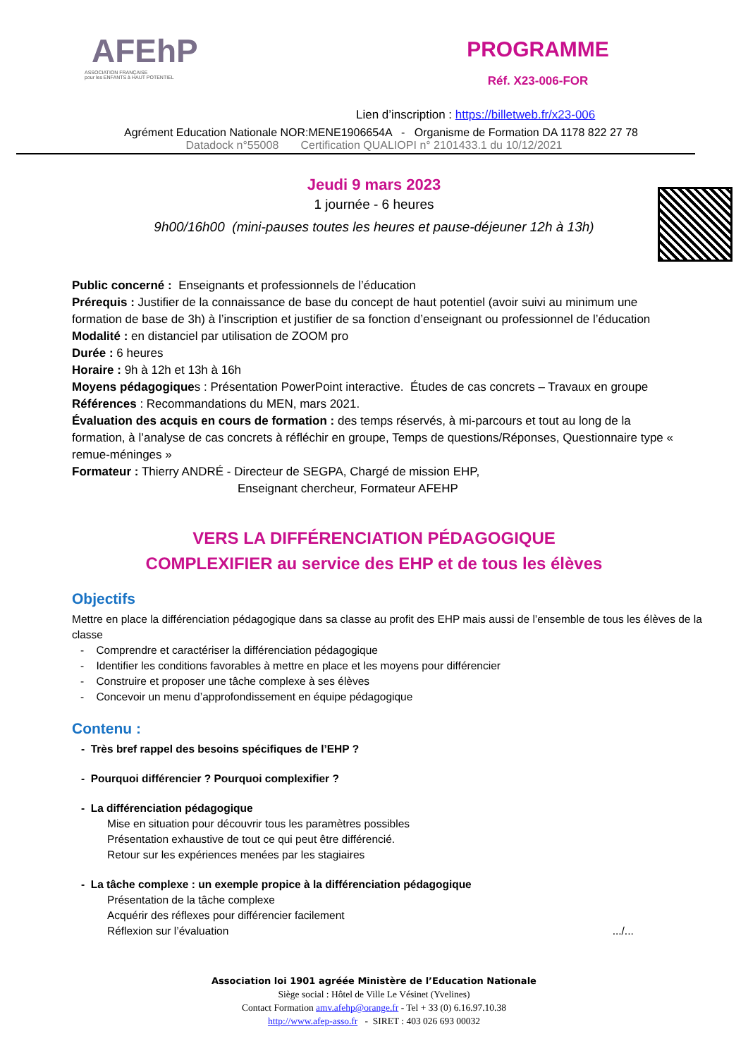AFEhP
ASSOCIATION FRANÇAISE
pour les ENFANTS à HAUT POTENTIEL
PROGRAMME
Réf. X23-006-FOR
Lien d’inscription : https://billetweb.fr/x23-006
Agrément Education Nationale NOR:MENE1906654A - Organisme de Formation DA 1178 822 27 78
Datadock n°55008 Certification QUALIOPI n° 2101433.1 du 10/12/2021
Jeudi 9 mars 2023
1 journée - 6 heures
9h00/16h00 (mini-pauses toutes les heures et pause-déjeuner 12h à 13h)
Public concerné : Enseignants et professionnels de l’éducation
Prérequis : Justifier de la connaissance de base du concept de haut potentiel (avoir suivi au minimum une formation de base de 3h) à l’inscription et justifier de sa fonction d’enseignant ou professionnel de l’éducation
Modalité : en distanciel par utilisation de ZOOM pro
Durée : 6 heures
Horaire : 9h à 12h et 13h à 16h
Moyens pédagogiques : Présentation PowerPoint interactive. Études de cas concrets – Travaux en groupe
Références : Recommandations du MEN, mars 2021.
Évaluation des acquis en cours de formation : des temps réservés, à mi-parcours et tout au long de la formation, à l’analyse de cas concrets à réfléchir en groupe, Temps de questions/Réponses, Questionnaire type « remue-méninges »
Formateur : Thierry ANDRÉ - Directeur de SEGPA, Chargé de mission EHP,
Enseignant chercheur, Formateur AFEHP
VERS LA DIFFÉRENCIATION PÉDAGOGIQUE
COMPLEXIFIER au service des EHP et de tous les élèves
Objectifs
Mettre en place la différenciation pédagogique dans sa classe au profit des EHP mais aussi de l’ensemble de tous les élèves de la classe
- Comprendre et caractériser la différenciation pédagogique
- Identifier les conditions favorables à mettre en place et les moyens pour différencier
- Construire et proposer une tâche complexe à ses élèves
- Concevoir un menu d’approfondissement en équipe pédagogique
Contenu :
- Très bref rappel des besoins spécifiques de l’EHP ?
- Pourquoi différencier ? Pourquoi complexifier ?
- La différenciation pédagogique
Mise en situation pour découvrir tous les paramètres possibles
Présentation exhaustive de tout ce qui peut être différencié.
Retour sur les expériences menées par les stagiaires
- La tâche complexe : un exemple propice à la différenciation pédagogique
Présentation de la tâche complexe
Acquérir des réflexes pour différencier facilement
Réflexion sur l’évaluation .../...
Association loi 1901 agréée Ministère de l’Education Nationale
Siège social : Hôtel de Ville Le Vésinet (Yvelines)
Contact Formation amv.afehp@orange.fr - Tel + 33 (0) 6.16.97.10.38
http://www.afep-asso.fr - SIRET : 403 026 693 00032